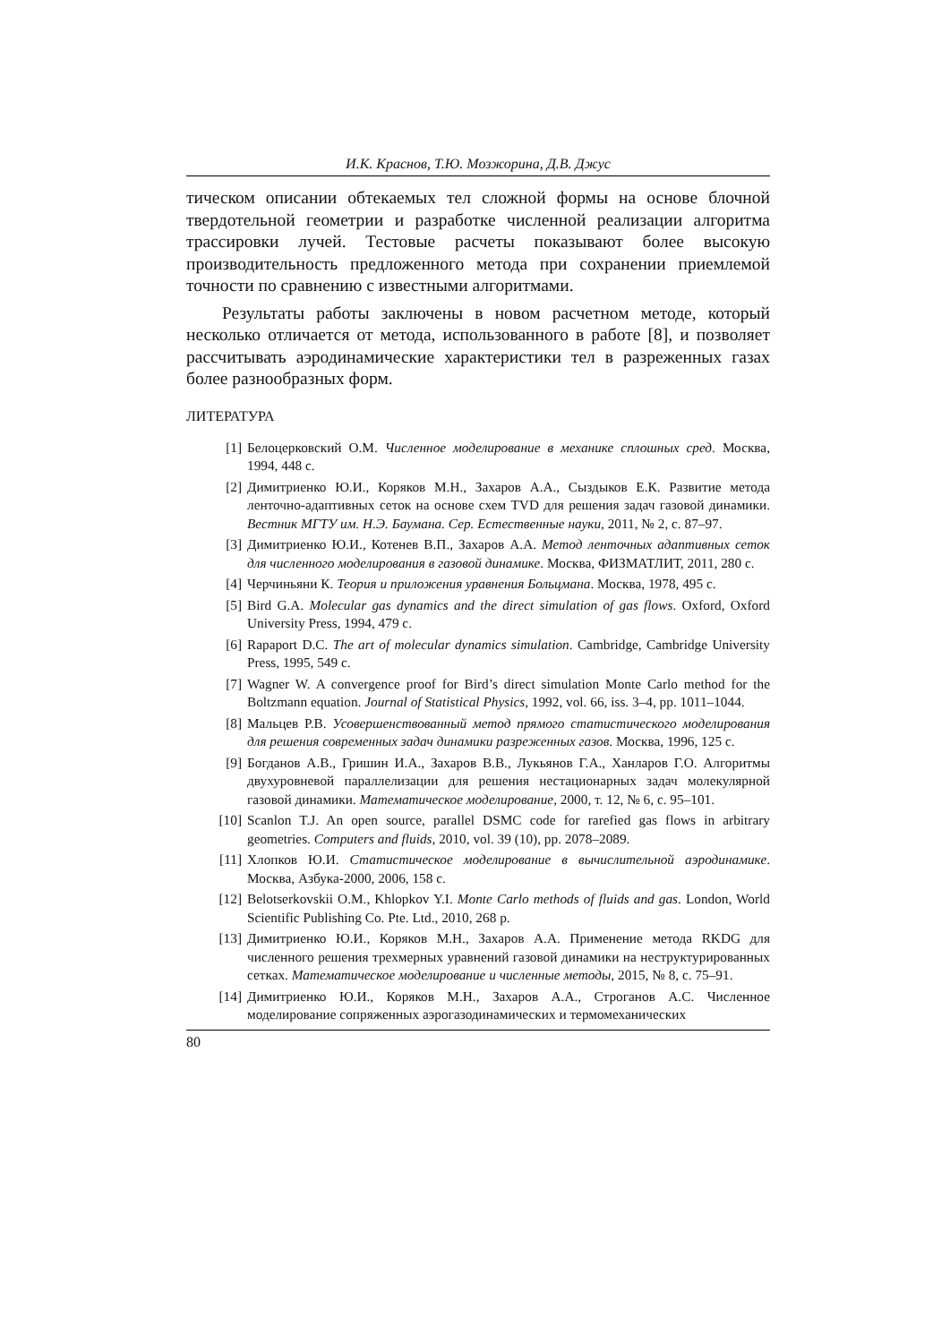И.К. Краснов, Т.Ю. Мозжорина, Д.В. Джус
тическом описании обтекаемых тел сложной формы на основе блочной твердотельной геометрии и разработке численной реализации алгоритма трассировки лучей. Тестовые расчеты показывают более высокую производительность предложенного метода при сохранении приемлемой точности по сравнению с известными алгоритмами.
Результаты работы заключены в новом расчетном методе, который несколько отличается от метода, использованного в работе [8], и позволяет рассчитывать аэродинамические характеристики тел в разреженных газах более разнообразных форм.
ЛИТЕРАТУРА
[1] Белоцерковский О.М. Численное моделирование в механике сплошных сред. Москва, 1994, 448 с.
[2] Димитриенко Ю.И., Коряков М.Н., Захаров А.А., Сыздыков Е.К. Развитие метода ленточно-адаптивных сеток на основе схем TVD для решения задач газовой динамики. Вестник МГТУ им. Н.Э. Баумана. Сер. Естественные науки, 2011, № 2, с. 87–97.
[3] Димитриенко Ю.И., Котенев В.П., Захаров А.А. Метод ленточных адаптивных сеток для численного моделирования в газовой динамике. Москва, ФИЗМАТЛИТ, 2011, 280 с.
[4] Черчиньяни К. Теория и приложения уравнения Больцмана. Москва, 1978, 495 с.
[5] Bird G.A. Molecular gas dynamics and the direct simulation of gas flows. Oxford, Oxford University Press, 1994, 479 с.
[6] Rapaport D.C. The art of molecular dynamics simulation. Cambridge, Cambridge University Press, 1995, 549 с.
[7] Wagner W. A convergence proof for Bird’s direct simulation Monte Carlo method for the Boltzmann equation. Journal of Statistical Physics, 1992, vol. 66, iss. 3–4, pp. 1011–1044.
[8] Мальцев Р.В. Усовершенствованный метод прямого статистического моделирования для решения современных задач динамики разреженных газов. Москва, 1996, 125 с.
[9] Богданов А.В., Гришин И.А., Захаров В.В., Лукьянов Г.А., Ханларов Г.О. Алгоритмы двухуровневой параллелизации для решения нестационарных задач молекулярной газовой динамики. Математическое моделирование, 2000, т. 12, № 6, с. 95–101.
[10] Scanlon T.J. An open source, parallel DSMC code for rarefied gas flows in arbitrary geometries. Computers and fluids, 2010, vol. 39 (10), pp. 2078–2089.
[11] Хлопков Ю.И. Статистическое моделирование в вычислительной аэродинамике. Москва, Азбука-2000, 2006, 158 с.
[12] Belotserkovskii O.M., Khlopkov Y.I. Monte Carlo methods of fluids and gas. London, World Scientific Publishing Co. Pte. Ltd., 2010, 268 p.
[13] Димитриенко Ю.И., Коряков М.Н., Захаров А.А. Применение метода RKDG для численного решения трехмерных уравнений газовой динамики на неструктурированных сетках. Математическое моделирование и численные методы, 2015, № 8, с. 75–91.
[14] Димитриенко Ю.И., Коряков М.Н., Захаров А.А., Строганов А.С. Численное моделирование сопряженных аэрогазодинамических и термомеханических
80